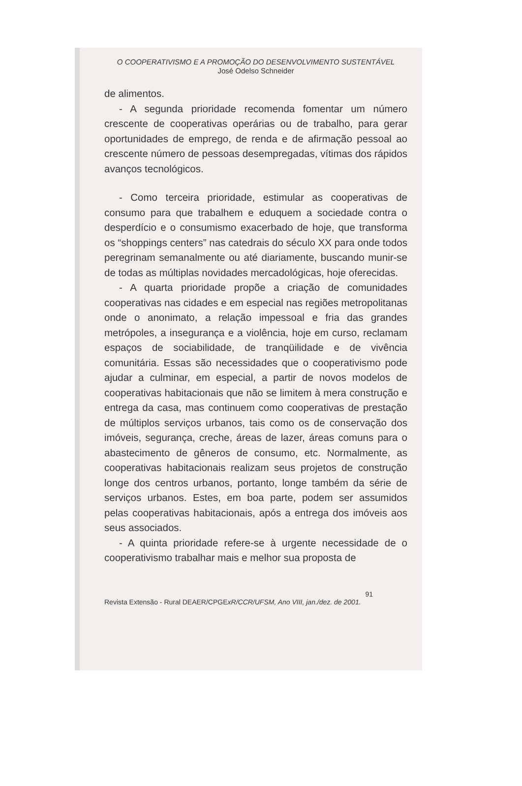O COOPERATIVISMO E A PROMOÇÃO DO DESENVOLVIMENTO SUSTENTÁVEL
José Odelso Schneider
de alimentos.
- A segunda prioridade recomenda fomentar um número crescente de cooperativas operárias ou de trabalho, para gerar oportunidades de emprego, de renda e de afirmação pessoal ao crescente número de pessoas desempregadas, vítimas dos rápidos avanços tecnológicos.
- Como terceira prioridade, estimular as cooperativas de consumo para que trabalhem e eduquem a sociedade contra o desperdício e o consumismo exacerbado de hoje, que transforma os “shoppings centers” nas catedrais do século XX para onde todos peregrinam semanalmente ou até diariamente, buscando munir-se de todas as múltiplas novidades mercadológicas, hoje oferecidas.
- A quarta prioridade propõe a criação de comunidades cooperativas nas cidades e em especial nas regiões metropolitanas onde o anonimato, a relação impessoal e fria das grandes metrópoles, a insegurança e a violência, hoje em curso, reclamam espaços de sociabilidade, de tranqüilidade e de vivência comunitária. Essas são necessidades que o cooperativismo pode ajudar a culminar, em especial, a partir de novos modelos de cooperativas habitacionais que não se limitem à mera construção e entrega da casa, mas continuem como cooperativas de prestação de múltiplos serviços urbanos, tais como os de conservação dos imóveis, segurança, creche, áreas de lazer, áreas comuns para o abastecimento de gêneros de consumo, etc. Normalmente, as cooperativas habitacionais realizam seus projetos de construção longe dos centros urbanos, portanto, longe também da série de serviços urbanos. Estes, em boa parte, podem ser assumidos pelas cooperativas habitacionais, após a entrega dos imóveis aos seus associados.
- A quinta prioridade refere-se à urgente necessidade de o cooperativismo trabalhar mais e melhor sua proposta de
91
Revista Extensão - Rural DEAER/CPGExR/CCR/UFSM, Ano VIII, jan./dez. de 2001.